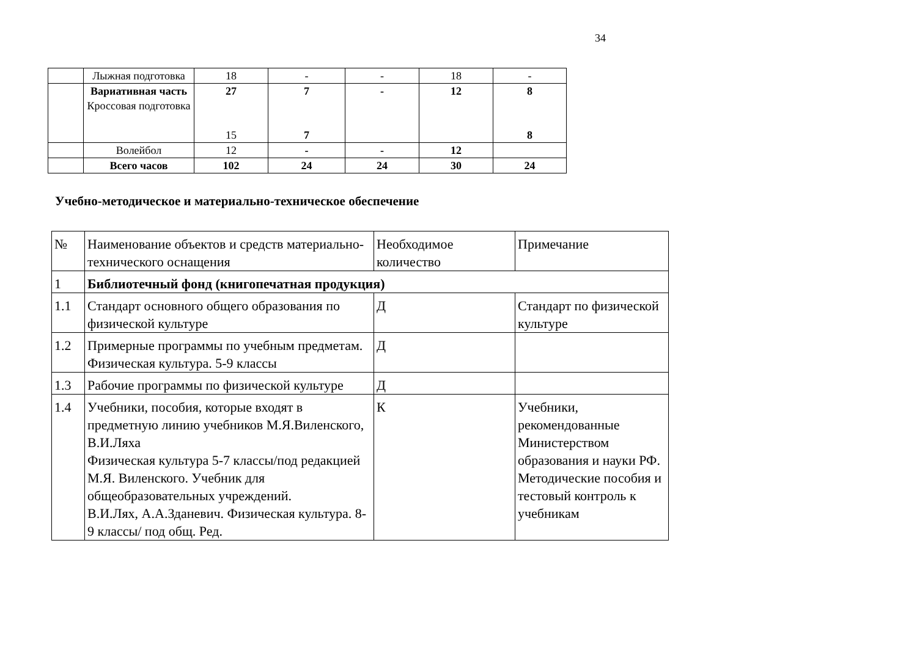34
| | Лыжная подготовка | 18 | - | - | 18 | - |
| | Вариативная часть Кроссовая подготовка | 27 15 | 7 7 | - | 12 | 8 8 |
| | Волейбол | 12 | - | - | 12 | |
| | Всего часов | 102 | 24 | 24 | 30 | 24 |
Учебно-методическое и материально-техническое обеспечение
| № | Наименование объектов и средств материально-технического оснащения | Необходимое количество | Примечание |
| 1 | Библиотечный фонд (книгопечатная продукция) | | |
| 1.1 | Стандарт основного общего образования по физической культуре | Д | Стандарт по физической культуре |
| 1.2 | Примерные программы по учебным предметам. Физическая культура. 5-9 классы | Д | |
| 1.3 | Рабочие программы по физической культуре | Д | |
| 1.4 | Учебники, пособия, которые входят в предметную линию учебников М.Я.Виленского, В.И.Ляха Физическая культура 5-7 классы/под редакцией М.Я. Виленского. Учебник для общеобразовательных учреждений. В.И.Лях, А.А.Зданевич. Физическая культура. 8-9 классы/ под общ. Ред. | К | Учебники, рекомендованные Министерством образования и науки РФ. Методические пособия и тестовый контроль к учебникам |